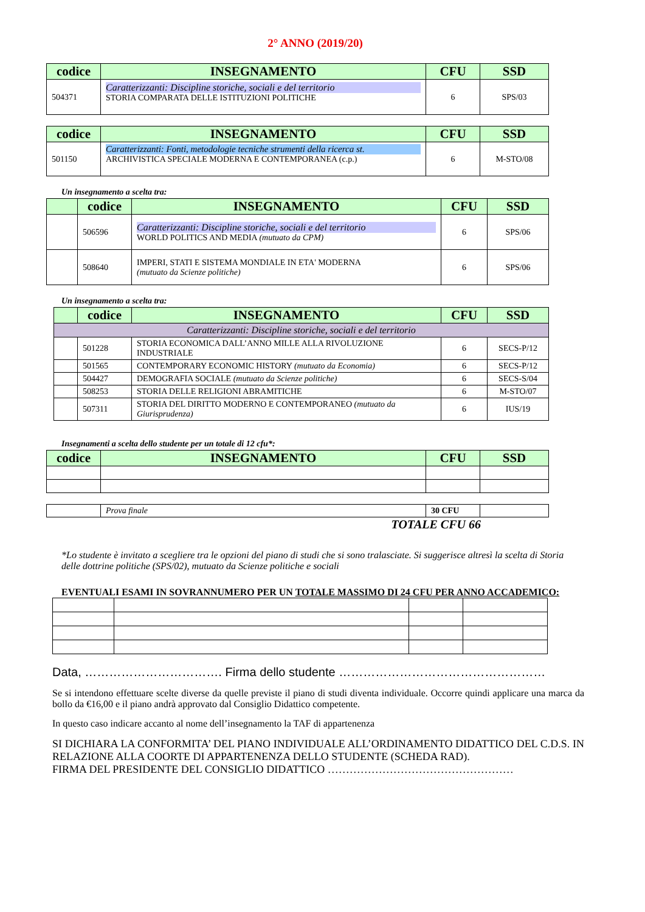2° ANNO (2019/20)
| codice | INSEGNAMENTO | CFU | SSD |
| --- | --- | --- | --- |
| 504371 | Caratterizzanti: Discipline storiche, sociali e del territorio STORIA COMPARATA DELLE ISTITUZIONI POLITICHE | 6 | SPS/03 |
| codice | INSEGNAMENTO | CFU | SSD |
| --- | --- | --- | --- |
| 501150 | Caratterizzanti: Fonti, metodologie tecniche strumenti della ricerca st. ARCHIVISTICA SPECIALE MODERNA E CONTEMPORANEA (c.p.) | 6 | M-STO/08 |
Un insegnamento a scelta tra:
| | codice | INSEGNAMENTO | CFU | SSD |
| --- | --- | --- | --- | --- |
| | 506596 | Caratterizzanti: Discipline storiche, sociali e del territorio WORLD POLITICS AND MEDIA (mutuato da CPM) | 6 | SPS/06 |
| | 508640 | IMPERI, STATI E SISTEMA MONDIALE IN ETA' MODERNA (mutuato da Scienze politiche) | 6 | SPS/06 |
Un insegnamento a scelta tra:
| | codice | INSEGNAMENTO | CFU | SSD |
| --- | --- | --- | --- | --- |
| Caratterizzanti: Discipline storiche, sociali e del territorio | | | | |
| | 501228 | STORIA ECONOMICA DALL’ANNO MILLE ALLA RIVOLUZIONE INDUSTRIALE | 6 | SECS-P/12 |
| | 501565 | CONTEMPORARY ECONOMIC HISTORY (mutuato da Economia) | 6 | SECS-P/12 |
| | 504427 | DEMOGRAFIA SOCIALE (mutuato da Scienze politiche) | 6 | SECS-S/04 |
| | 508253 | STORIA DELLE RELIGIONI ABRAMITICHE | 6 | M-STO/07 |
| | 507311 | STORIA DEL DIRITTO MODERNO E CONTEMPORANEO (mutuato da Giurisprudenza) | 6 | IUS/19 |
Insegnamenti a scelta dello studente per un totale di 12 cfu*:
| codice | INSEGNAMENTO | CFU | SSD |
| --- | --- | --- | --- |
| | Prova finale | 30 CFU | |
TOTALE CFU 66
*Lo studente è invitato a scegliere tra le opzioni del piano di studi che si sono tralasciate. Si suggerisce altresì la scelta di Storia delle dottrine politiche (SPS/02), mutuato da Scienze politiche e sociali
EVENTUALI ESAMI IN SOVRANNUMERO PER UN TOTALE MASSIMO DI 24 CFU PER ANNO ACCADEMICO:
Data, ……………………………. Firma dello studente ……………………………………………
Se si intendono effettuare scelte diverse da quelle previste il piano di studi diventa individuale. Occorre quindi applicare una marca da bollo da €16,00 e il piano andrà approvato dal Consiglio Didattico competente.
In questo caso indicare accanto al nome dell’insegnamento la TAF di appartenenza
SI DICHIARA LA CONFORMITA’ DEL PIANO INDIVIDUALE ALL’ORDINAMENTO DIDATTICO DEL C.D.S. IN RELAZIONE ALLA COORTE DI APPARTENENZA DELLO STUDENTE (SCHEDA RAD).
FIRMA DEL PRESIDENTE DEL CONSIGLIO DIDATTICO ……………………………………………